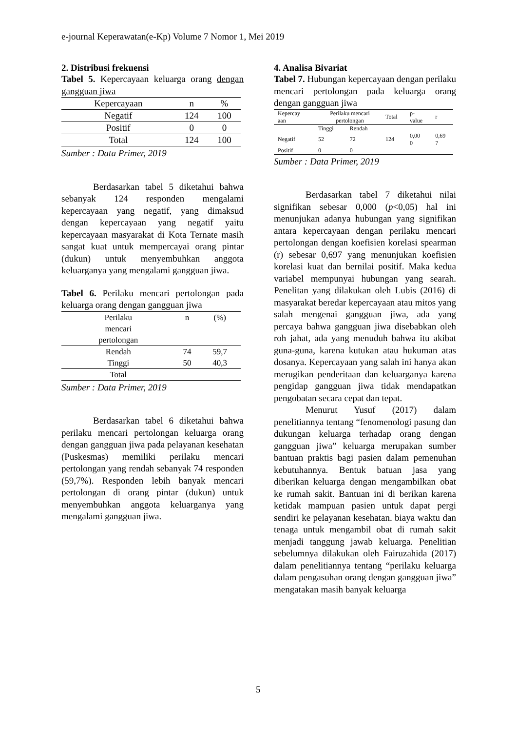e-journal Keperawatan(e-Kp) Volume 7 Nomor 1, Mei 2019
2. Distribusi frekuensi
Tabel 5. Kepercayaan keluarga orang dengan gangguan jiwa
| Kepercayaan | n | % |
| --- | --- | --- |
| Negatif | 124 | 100 |
| Positif | 0 | 0 |
| Total | 124 | 100 |
Sumber : Data Primer, 2019
Berdasarkan tabel 5 diketahui bahwa sebanyak 124 responden mengalami kepercayaan yang negatif, yang dimaksud dengan kepercayaan yang negatif yaitu kepercayaan masyarakat di Kota Ternate masih sangat kuat untuk mempercayai orang pintar (dukun) untuk menyembuhkan anggota keluarganya yang mengalami gangguan jiwa.
Tabel 6. Perilaku mencari pertolongan pada keluarga orang dengan gangguan jiwa
| Perilaku mencari pertolongan | n | (%) |
| --- | --- | --- |
| Rendah | 74 | 59,7 |
| Tinggi | 50 | 40,3 |
| Total | | |
Sumber : Data Primer, 2019
Berdasarkan tabel 6 diketahui bahwa perilaku mencari pertolongan keluarga orang dengan gangguan jiwa pada pelayanan kesehatan (Puskesmas) memiliki perilaku mencari pertolongan yang rendah sebanyak 74 responden (59,7%). Responden lebih banyak mencari pertolongan di orang pintar (dukun) untuk menyembuhkan anggota keluarganya yang mengalami gangguan jiwa.
4. Analisa Bivariat
Tabel 7. Hubungan kepercayaan dengan perilaku mencari pertolongan pada keluarga orang dengan gangguan jiwa
| Kepercay aan | Perilaku mencari pertolongan | | Total | p- value | r |
| --- | --- | --- | --- | --- | --- |
| | Tinggi | Rendah | | | |
| Negatif | 52 | 72 | 124 | 0,00 0 | 0,69 7 |
| Positif | 0 | 0 | | | |
Sumber : Data Primer, 2019
Berdasarkan tabel 7 diketahui nilai signifikan sebesar 0,000 (p<0,05) hal ini menunjukan adanya hubungan yang signifikan antara kepercayaan dengan perilaku mencari pertolongan dengan koefisien korelasi spearman (r) sebesar 0,697 yang menunjukan koefisien korelasi kuat dan bernilai positif. Maka kedua variabel mempunyai hubungan yang searah. Penelitan yang dilakukan oleh Lubis (2016) di masyarakat beredar kepercayaan atau mitos yang salah mengenai gangguan jiwa, ada yang percaya bahwa gangguan jiwa disebabkan oleh roh jahat, ada yang menuduh bahwa itu akibat guna-guna, karena kutukan atau hukuman atas dosanya. Kepercayaan yang salah ini hanya akan merugikan penderitaan dan keluarganya karena pengidap gangguan jiwa tidak mendapatkan pengobatan secara cepat dan tepat.
Menurut Yusuf (2017) dalam penelitiannya tentang “fenomenologi pasung dan dukungan keluarga terhadap orang dengan gangguan jiwa” keluarga merupakan sumber bantuan praktis bagi pasien dalam pemenuhan kebutuhannya. Bentuk batuan jasa yang diberikan keluarga dengan mengambilkan obat ke rumah sakit. Bantuan ini di berikan karena ketidak mampuan pasien untuk dapat pergi sendiri ke pelayanan kesehatan. biaya waktu dan tenaga untuk mengambil obat di rumah sakit menjadi tanggung jawab keluarga. Penelitian sebelumnya dilakukan oleh Fairuzahida (2017) dalam penelitiannya tentang “perilaku keluarga dalam pengasuhan orang dengan gangguan jiwa” mengatakan masih banyak keluarga
5